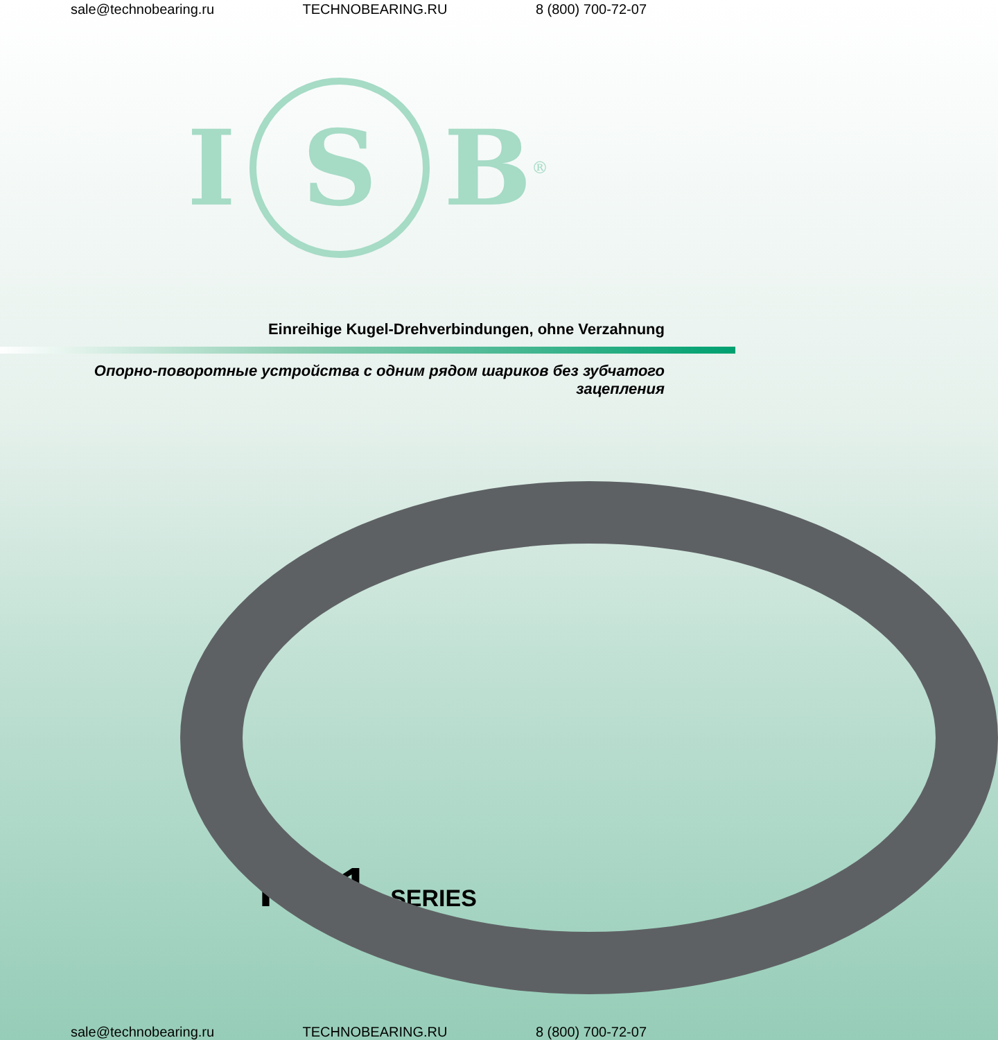sale@technobearing.ru TECHNOBEARING.RU 8 (800) 700-72-07
I
S
B<sup>®</sup>
Einreihige Kugel-Drehverbindungen, ohne Verzahnung
Опорно-поворотные устройства с одним рядом шариков без зубчатого
зацепления
NB1 SERIES
sale@technobearing.ru TECHNOBEARING.RU 8 (800) 700-72-07